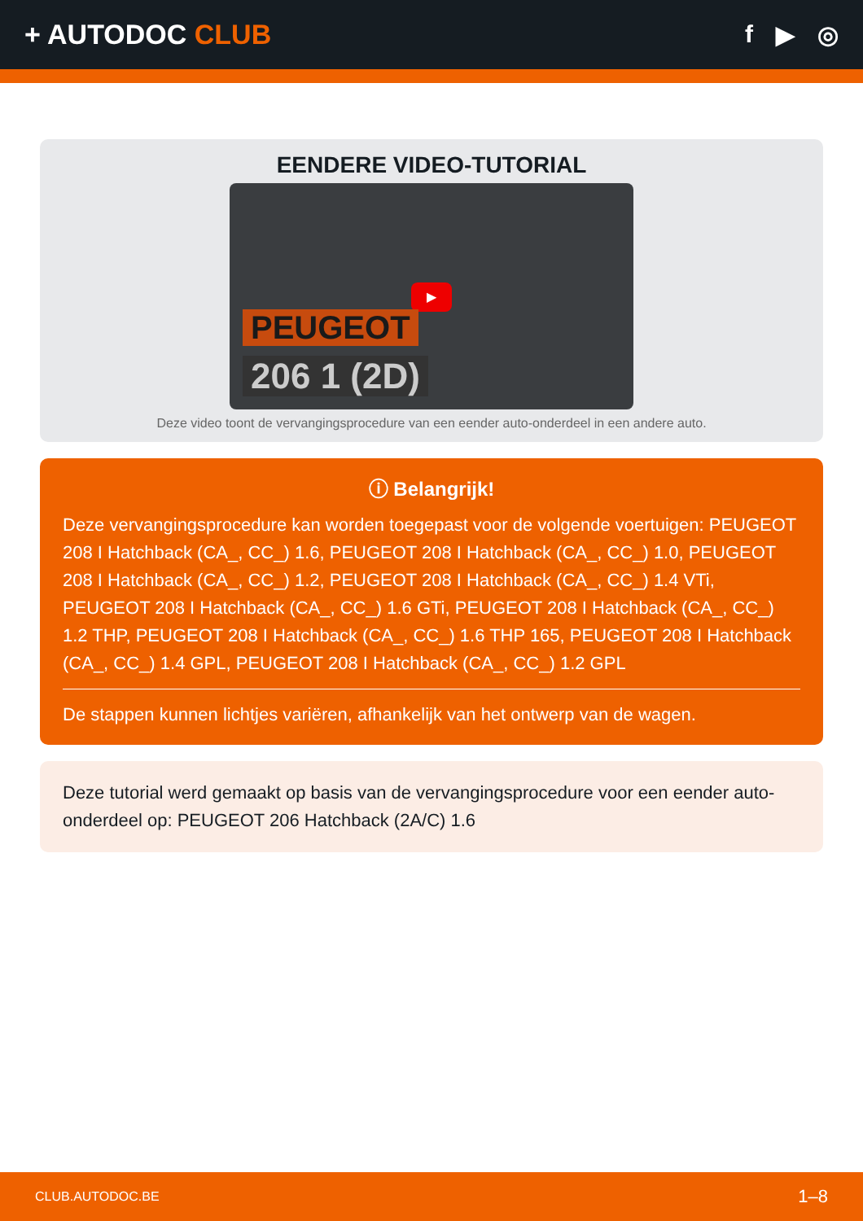+ AUTODOC CLUB f ▶ ◎
EENDERE VIDEO-TUTORIAL
▶
PEUGEOT
206 1 (2D)
Deze video toont de vervangingsprocedure van een eender auto-onderdeel in een andere auto.
ⓘ Belangrijk!
Deze vervangingsprocedure kan worden toegepast voor de volgende voertuigen: PEUGEOT 208 I Hatchback (CA_, CC_) 1.6, PEUGEOT 208 I Hatchback (CA_, CC_) 1.0, PEUGEOT 208 I Hatchback (CA_, CC_) 1.2, PEUGEOT 208 I Hatchback (CA_, CC_) 1.4 VTi, PEUGEOT 208 I Hatchback (CA_, CC_) 1.6 GTi, PEUGEOT 208 I Hatchback (CA_, CC_) 1.2 THP, PEUGEOT 208 I Hatchback (CA_, CC_) 1.6 THP 165, PEUGEOT 208 I Hatchback (CA_, CC_) 1.4 GPL, PEUGEOT 208 I Hatchback (CA_, CC_) 1.2 GPL
De stappen kunnen lichtjes variëren, afhankelijk van het ontwerp van de wagen.
Deze tutorial werd gemaakt op basis van de vervangingsprocedure voor een eender auto-onderdeel op: PEUGEOT 206 Hatchback (2A/C) 1.6
CLUB.AUTODOC.BE 1–8